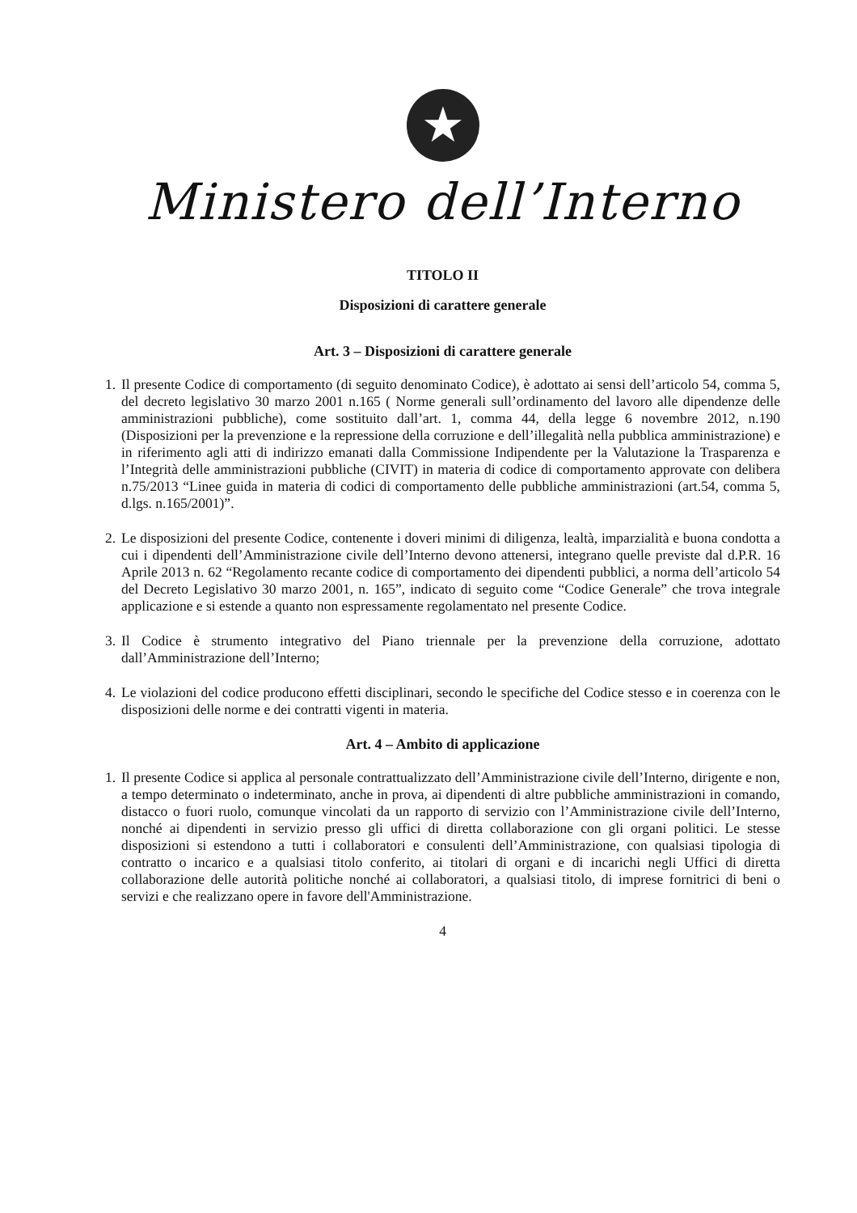★
Ministero dell’Interno
TITOLO II
Disposizioni di carattere generale
Art. 3 – Disposizioni di carattere generale
1. Il presente Codice di comportamento (di seguito denominato Codice), è adottato ai sensi dell’articolo 54, comma 5, del decreto legislativo 30 marzo 2001 n.165 ( Norme generali sull’ordinamento del lavoro alle dipendenze delle amministrazioni pubbliche), come sostituito dall’art. 1, comma 44, della legge 6 novembre 2012, n.190 (Disposizioni per la prevenzione e la repressione della corruzione e dell’illegalità nella pubblica amministrazione) e in riferimento agli atti di indirizzo emanati dalla Commissione Indipendente per la Valutazione la Trasparenza e l’Integrità delle amministrazioni pubbliche (CIVIT) in materia di codice di comportamento approvate con delibera n.75/2013 “Linee guida in materia di codici di comportamento delle pubbliche amministrazioni (art.54, comma 5, d.lgs. n.165/2001)”.
2. Le disposizioni del presente Codice, contenente i doveri minimi di diligenza, lealtà, imparzialità e buona condotta a cui i dipendenti dell’Amministrazione civile dell’Interno devono attenersi, integrano quelle previste dal d.P.R. 16 Aprile 2013 n. 62 “Regolamento recante codice di comportamento dei dipendenti pubblici, a norma dell’articolo 54 del Decreto Legislativo 30 marzo 2001, n. 165”, indicato di seguito come “Codice Generale” che trova integrale applicazione e si estende a quanto non espressamente regolamentato nel presente Codice.
3. Il Codice è strumento integrativo del Piano triennale per la prevenzione della corruzione, adottato dall’Amministrazione dell’Interno;
4. Le violazioni del codice producono effetti disciplinari, secondo le specifiche del Codice stesso e in coerenza con le disposizioni delle norme e dei contratti vigenti in materia.
Art. 4 – Ambito di applicazione
1. Il presente Codice si applica al personale contrattualizzato dell’Amministrazione civile dell’Interno, dirigente e non, a tempo determinato o indeterminato, anche in prova, ai dipendenti di altre pubbliche amministrazioni in comando, distacco o fuori ruolo, comunque vincolati da un rapporto di servizio con l’Amministrazione civile dell’Interno, nonché ai dipendenti in servizio presso gli uffici di diretta collaborazione con gli organi politici. Le stesse disposizioni si estendono a tutti i collaboratori e consulenti dell’Amministrazione, con qualsiasi tipologia di contratto o incarico e a qualsiasi titolo conferito, ai titolari di organi e di incarichi negli Uffici di diretta collaborazione delle autorità politiche nonché ai collaboratori, a qualsiasi titolo, di imprese fornitrici di beni o servizi e che realizzano opere in favore dell'Amministrazione.
4